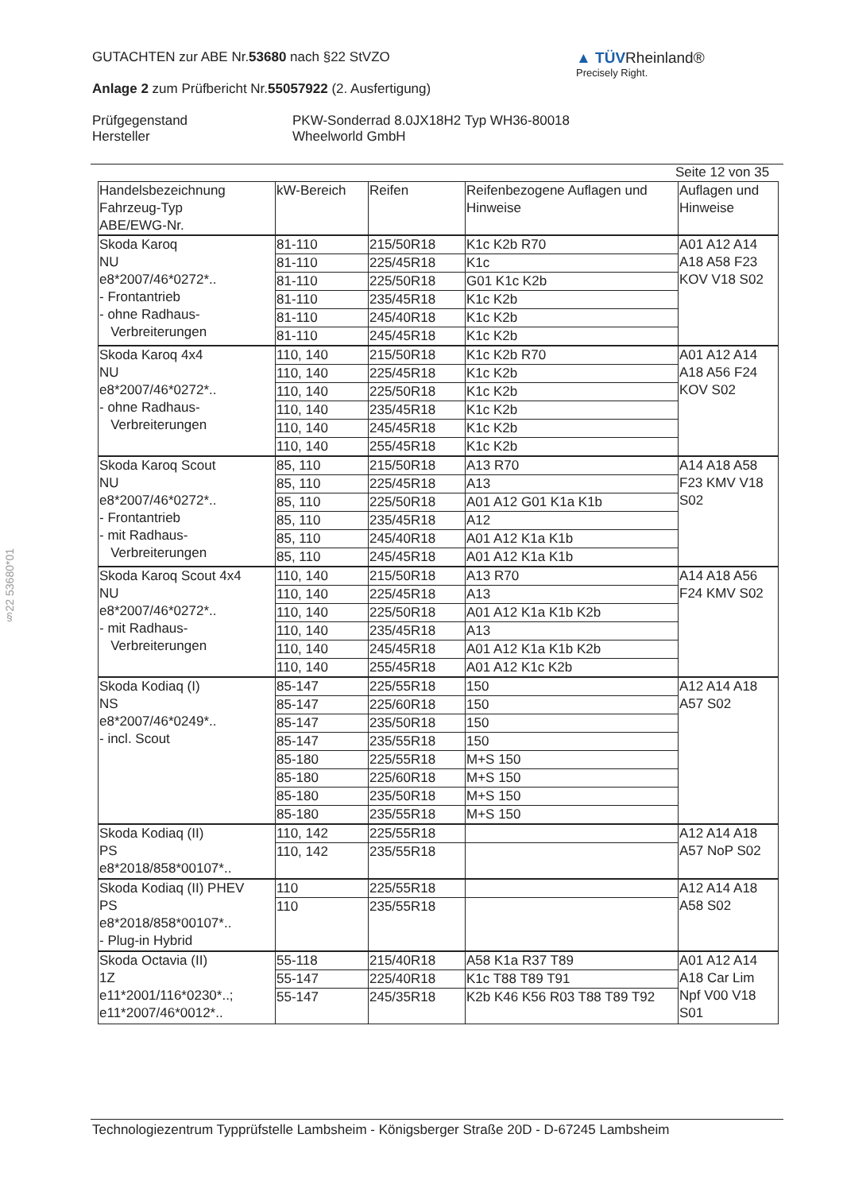GUTACHTEN zur ABE Nr.53680 nach §22 StVZO
Anlage 2 zum Prüfbericht Nr.55057922 (2. Ausfertigung)
Prüfgegenstand
Hersteller
PKW-Sonderrad 8.0JX18H2 Typ WH36-80018
Wheelworld GmbH
▲ TÜVRheinland®
Precisely Right.
Seite 12 von 35
§22 53680*01
| Handelsbezeichnung Fahrzeug-Typ ABE/EWG-Nr. | kW-Bereich | Reifen | Reifenbezogene Auflagen und Hinweise | Auflagen und Hinweise |
| --- | --- | --- | --- | --- |
| Skoda Karoq NU e8*2007/46*0272*.. - Frontantrieb - ohne Radhaus- Verbreiterungen | 81-110 | 215/50R18 | K1c K2b R70 | A01 A12 A14 A18 A58 F23 KOV V18 S02 |
| | 81-110 | 225/45R18 | K1c | |
| | 81-110 | 225/50R18 | G01 K1c K2b | |
| | 81-110 | 235/45R18 | K1c K2b | |
| | 81-110 | 245/40R18 | K1c K2b | |
| | 81-110 | 245/45R18 | K1c K2b | |
| Skoda Karoq 4x4 NU e8*2007/46*0272*.. - ohne Radhaus- Verbreiterungen | 110, 140 | 215/50R18 | K1c K2b R70 | A01 A12 A14 A18 A56 F24 KOV S02 |
| | 110, 140 | 225/45R18 | K1c K2b | |
| | 110, 140 | 225/50R18 | K1c K2b | |
| | 110, 140 | 235/45R18 | K1c K2b | |
| | 110, 140 | 245/45R18 | K1c K2b | |
| | 110, 140 | 255/45R18 | K1c K2b | |
| Skoda Karoq Scout NU e8*2007/46*0272*.. - Frontantrieb - mit Radhaus- Verbreiterungen | 85, 110 | 215/50R18 | A13 R70 | A14 A18 A58 F23 KMV V18 S02 |
| | 85, 110 | 225/45R18 | A13 | |
| | 85, 110 | 225/50R18 | A01 A12 G01 K1a K1b | |
| | 85, 110 | 235/45R18 | A12 | |
| | 85, 110 | 245/40R18 | A01 A12 K1a K1b | |
| | 85, 110 | 245/45R18 | A01 A12 K1a K1b | |
| Skoda Karoq Scout 4x4 NU e8*2007/46*0272*.. - mit Radhaus- Verbreiterungen | 110, 140 | 215/50R18 | A13 R70 | A14 A18 A56 F24 KMV S02 |
| | 110, 140 | 225/45R18 | A13 | |
| | 110, 140 | 225/50R18 | A01 A12 K1a K1b K2b | |
| | 110, 140 | 235/45R18 | A13 | |
| | 110, 140 | 245/45R18 | A01 A12 K1a K1b K2b | |
| | 110, 140 | 255/45R18 | A01 A12 K1c K2b | |
| Skoda Kodiaq (I) NS e8*2007/46*0249*.. - incl. Scout | 85-147 | 225/55R18 | 150 | A12 A14 A18 A57 S02 |
| | 85-147 | 225/60R18 | 150 | |
| | 85-147 | 235/50R18 | 150 | |
| | 85-147 | 235/55R18 | 150 | |
| | 85-180 | 225/55R18 | M+S 150 | |
| | 85-180 | 225/60R18 | M+S 150 | |
| | 85-180 | 235/50R18 | M+S 150 | |
| | 85-180 | 235/55R18 | M+S 150 | |
| Skoda Kodiaq (II) PS e8*2018/858*00107*.. | 110, 142 | 225/55R18 | | A12 A14 A18 A57 NoP S02 |
| | 110, 142 | 235/55R18 | | |
| Skoda Kodiaq (II) PHEV PS e8*2018/858*00107*.. - Plug-in Hybrid | 110 | 225/55R18 | | A12 A14 A18 A58 S02 |
| | 110 | 235/55R18 | | |
| Skoda Octavia (II) 1Z e11*2001/116*0230*..; e11*2007/46*0012*.. | 55-118 | 215/40R18 | A58 K1a R37 T89 | A01 A12 A14 A18 Car Lim Npf V00 V18 S01 |
| | 55-147 | 225/40R18 | K1c T88 T89 T91 | |
| | 55-147 | 245/35R18 | K2b K46 K56 R03 T88 T89 T92 | |
Technologiezentrum Typprüfstelle Lambsheim - Königsberger Straße 20D - D-67245 Lambsheim